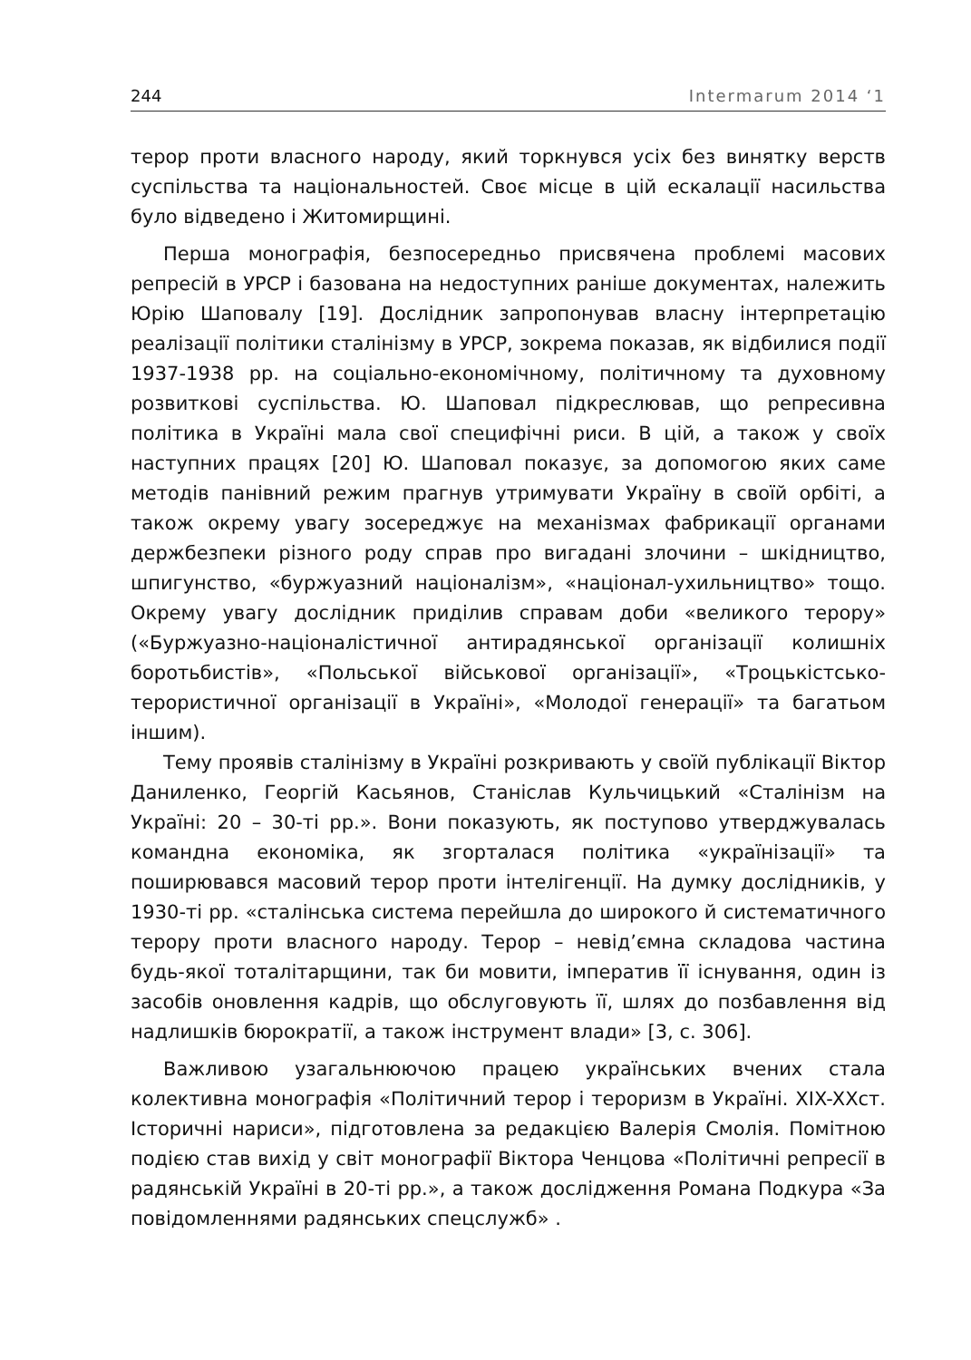244 Intermarum 2014 ‘1
терор проти власного народу, який торкнувся усіх без винятку верств суспільства та національностей. Своє місце в цій ескалації насильства було відведено і Житомирщині.
Перша монографія, безпосередньо присвячена проблемі масових репресій в УРСР і базована на недоступних раніше документах, належить Юрію Шаповалу [19]. Дослідник запропонував власну інтерпретацію реалізації політики сталінізму в УРСР, зокрема показав, як відбилися події 1937-1938 рр. на соціально-економічному, політичному та духовному розвиткові суспільства. Ю. Шаповал підкреслював, що репресивна політика в Україні мала свої специфічні риси. В цій, а також у своїх наступних працях [20] Ю. Шаповал показує, за допомогою яких саме методів панівний режим прагнув утримувати Україну в своїй орбіті, а також окрему увагу зосереджує на механізмах фабрикації органами держбезпеки різного роду справ про вигадані злочини – шкідництво, шпигунство, «буржуазний націоналізм», «націонал-ухильництво» тощо. Окрему увагу дослідник приділив справам доби «великого терору» («Буржуазно-націоналістичної антирадянської організації колишніх боротьбистів», «Польської військової організації», «Троцькістсько-терористичної організації в Україні», «Молодої генерації» та багатьом іншим).
Тему проявів сталінізму в Україні розкривають у своїй публікації Віктор Даниленко, Георгій Касьянов, Станіслав Кульчицький «Сталінізм на Україні: 20 – 30-ті рр.». Вони показують, як поступово утверджувалась командна економіка, як згорталася політика «українізації» та поширювався масовий терор проти інтелігенції. На думку дослідників, у 1930-ті рр. «сталінська система перейшла до широкого й систематичного терору проти власного народу. Терор – невід’ємна складова частина будь-якої тоталітарщини, так би мовити, імператив її існування, один із засобів оновлення кадрів, що обслуговують її, шлях до позбавлення від надлишків бюрократії, а також інструмент влади» [3, с. 306].
Важливою узагальнюючою працею українських вчених стала колективна монографія «Політичний терор і тероризм в Україні. XIX-XXст. Історичні нариси», підготовлена за редакцією Валерія Смолія. Помітною подією став вихід у світ монографії Віктора Ченцова «Політичні репресії в радянській Україні в 20-ті рр.», а також дослідження Романа Подкура «За повідомленнями радянських спецслужб» .